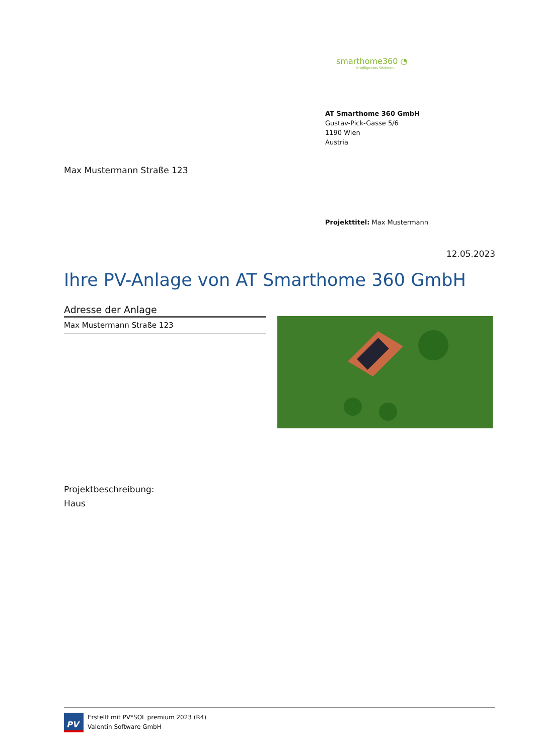smarthome360 ◔
Intelligentes Wohnen.
AT Smarthome 360 GmbH
Gustav-Pick-Gasse 5/6
1190 Wien
Austria
Max Mustermann Straße 123
Projekttitel: Max Mustermann
12.05.2023
Ihre PV-Anlage von AT Smarthome 360 GmbH
Adresse der Anlage
Max Mustermann Straße 123
Projektbeschreibung:
Haus
PV
Erstellt mit PV*SOL premium 2023 (R4)
Valentin Software GmbH